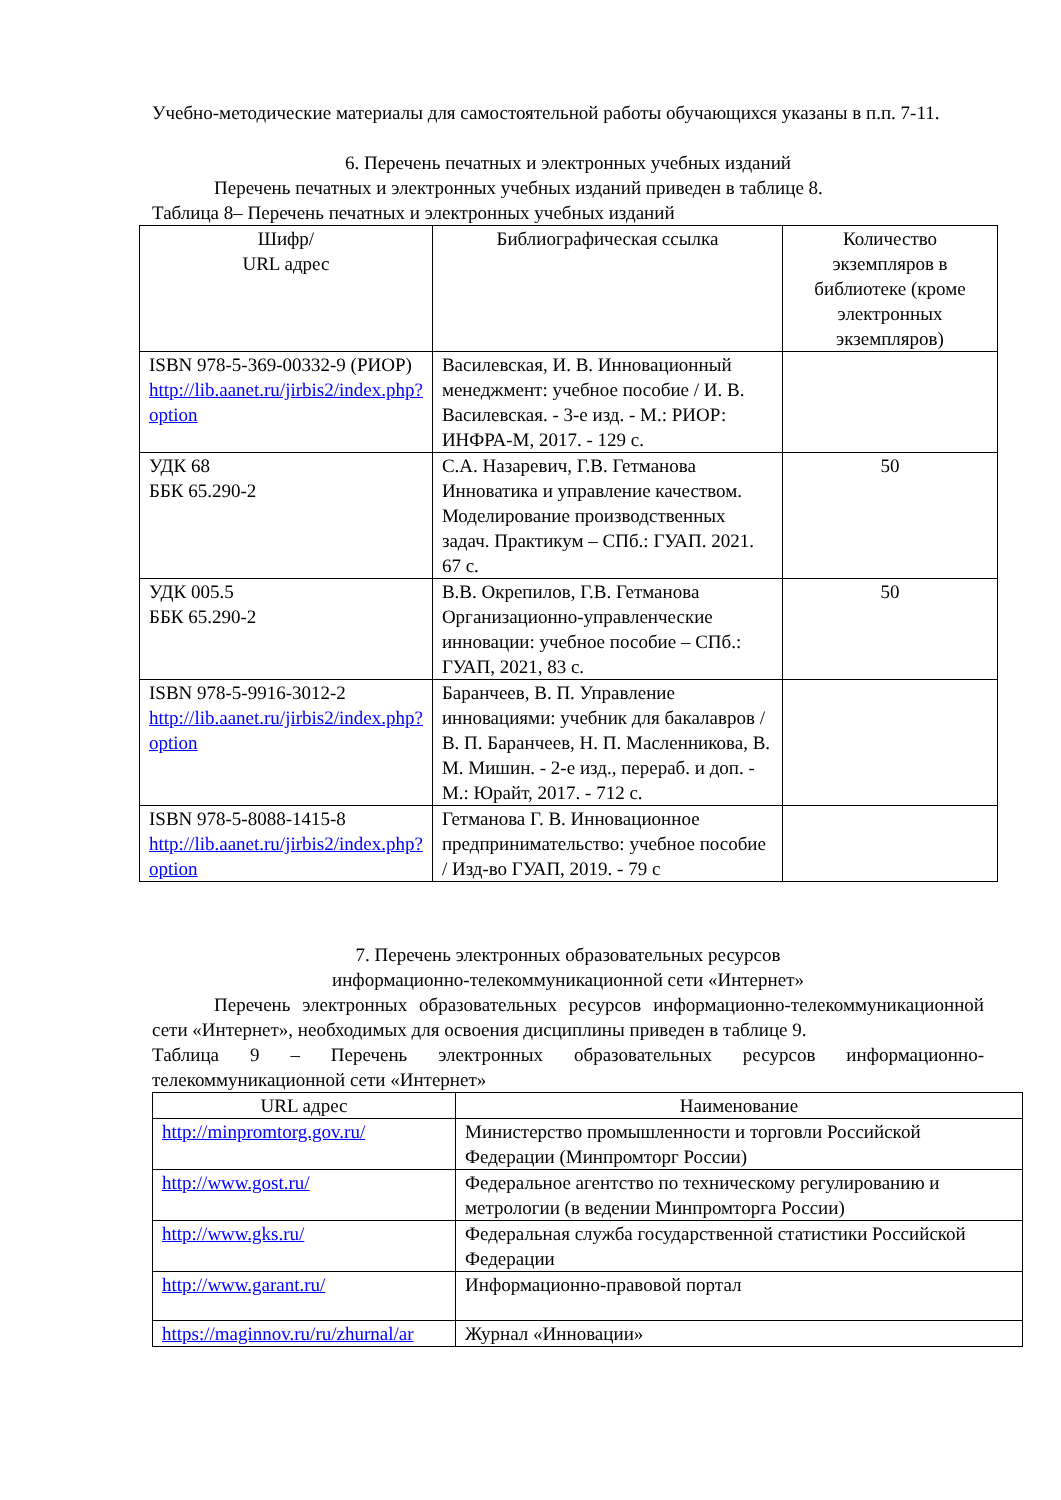Учебно-методические материалы для самостоятельной работы обучающихся указаны в п.п. 7-11.
6. Перечень печатных и электронных учебных изданий
Перечень печатных и электронных учебных изданий приведен в таблице 8.
Таблица 8– Перечень печатных и электронных учебных изданий
| Шифр/ URL адрес | Библиографическая ссылка | Количество экземпляров в библиотеке (кроме электронных экземпляров) |
| --- | --- | --- |
| ISBN 978-5-369-00332-9 (РИОР) http://lib.aanet.ru/jirbis2/index.php?option | Василевская, И. В. Инновационный менеджмент: учебное пособие / И. В. Василевская. - 3-е изд. - М.: РИОР: ИНФРА-М, 2017. - 129 с. | |
| УДК 68 ББК 65.290-2 | С.А. Назаревич, Г.В. Гетманова Инноватика и управление качеством. Моделирование производственных задач. Практикум – СПб.: ГУАП. 2021. 67 с. | 50 |
| УДК 005.5 ББК 65.290-2 | В.В. Окрепилов, Г.В. Гетманова Организационно-управленческие инновации: учебное пособие – СПб.: ГУАП, 2021, 83 с. | 50 |
| ISBN 978-5-9916-3012-2 http://lib.aanet.ru/jirbis2/index.php?option | Баранчеев, В. П. Управление инновациями: учебник для бакалавров / В. П. Баранчеев, Н. П. Масленникова, В. М. Мишин. - 2-е изд., перераб. и доп. - М.: Юрайт, 2017. - 712 с. | |
| ISBN 978-5-8088-1415-8 http://lib.aanet.ru/jirbis2/index.php?option | Гетманова Г. В. Инновационное предпринимательство: учебное пособие / Изд-во ГУАП, 2019. - 79 с | |
7. Перечень электронных образовательных ресурсов
информационно-телекоммуникационной сети «Интернет»
Перечень электронных образовательных ресурсов информационно-телекоммуникационной сети «Интернет», необходимых для освоения дисциплины приведен в таблице 9.
Таблица 9 – Перечень электронных образовательных ресурсов информационно-телекоммуникационной сети «Интернет»
| URL адрес | Наименование |
| --- | --- |
| http://minpromtorg.gov.ru/ | Министерство промышленности и торговли Российской Федерации (Минпромторг России) |
| http://www.gost.ru/ | Федеральное агентство по техническому регулированию и метрологии (в ведении Минпромторга России) |
| http://www.gks.ru/ | Федеральная служба государственной статистики Российской Федерации |
| http://www.garant.ru/ | Информационно-правовой портал |
| https://maginnov.ru/ru/zhurnal/ar | Журнал «Инновации» |